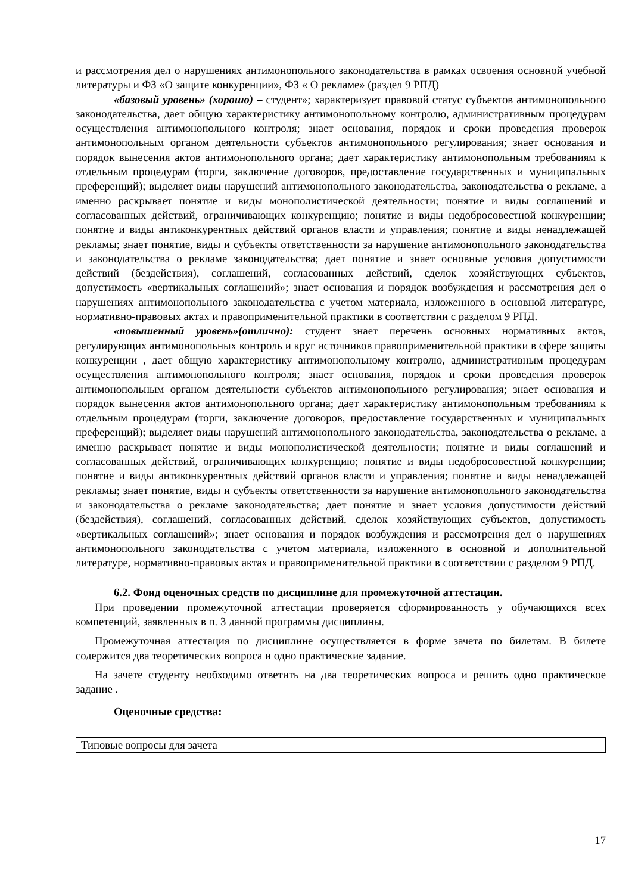и рассмотрения дел о нарушениях антимонопольного законодательства в рамках освоения основной учебной литературы и ФЗ «О защите конкуренции», ФЗ « О рекламе» (раздел 9 РПД)
«базовый уровень» (хорошо) – студент»; характеризует правовой статус субъектов антимонопольного законодательства, дает общую характеристику антимонопольному контролю, административным процедурам осуществления антимонопольного контроля; знает основания, порядок и сроки проведения проверок антимонопольным органом деятельности субъектов антимонопольного регулирования; знает основания и порядок вынесения актов антимонопольного органа; дает характеристику антимонопольным требованиям к отдельным процедурам (торги, заключение договоров, предоставление государственных и муниципальных преференций); выделяет виды нарушений антимонопольного законодательства, законодательства о рекламе, а именно раскрывает понятие и виды монополистической деятельности; понятие и виды соглашений и согласованных действий, ограничивающих конкуренцию; понятие и виды недобросовестной конкуренции; понятие и виды антиконкурентных действий органов власти и управления; понятие и виды ненадлежащей рекламы; знает понятие, виды и субъекты ответственности за нарушение антимонопольного законодательства и законодательства о рекламе законодательства; дает понятие и знает основные условия допустимости действий (бездействия), соглашений, согласованных действий, сделок хозяйствующих субъектов, допустимость «вертикальных соглашений»; знает основания и порядок возбуждения и рассмотрения дел о нарушениях антимонопольного законодательства с учетом материала, изложенного в основной литературе, нормативно-правовых актах и правоприменительной практики в соответствии с разделом 9 РПД.
«повышенный уровень»(отлично): студент знает перечень основных нормативных актов, регулирующих антимонопольных контроль и круг источников правоприменительной практики в сфере защиты конкуренции , дает общую характеристику антимонопольному контролю, административным процедурам осуществления антимонопольного контроля; знает основания, порядок и сроки проведения проверок антимонопольным органом деятельности субъектов антимонопольного регулирования; знает основания и порядок вынесения актов антимонопольного органа; дает характеристику антимонопольным требованиям к отдельным процедурам (торги, заключение договоров, предоставление государственных и муниципальных преференций); выделяет виды нарушений антимонопольного законодательства, законодательства о рекламе, а именно раскрывает понятие и виды монополистической деятельности; понятие и виды соглашений и согласованных действий, ограничивающих конкуренцию; понятие и виды недобросовестной конкуренции; понятие и виды антиконкурентных действий органов власти и управления; понятие и виды ненадлежащей рекламы; знает понятие, виды и субъекты ответственности за нарушение антимонопольного законодательства и законодательства о рекламе законодательства; дает понятие и знает условия допустимости действий (бездействия), соглашений, согласованных действий, сделок хозяйствующих субъектов, допустимость «вертикальных соглашений»; знает основания и порядок возбуждения и рассмотрения дел о нарушениях антимонопольного законодательства с учетом материала, изложенного в основной и дополнительной литературе, нормативно-правовых актах и правоприменительной практики в соответствии с разделом 9 РПД.
6.2. Фонд оценочных средств по дисциплине для промежуточной аттестации.
При проведении промежуточной аттестации проверяется сформированность у обучающихся всех компетенций, заявленных в п. 3 данной программы дисциплины.
Промежуточная аттестация по дисциплине осуществляется в форме зачета по билетам. В билете содержится два теоретических вопроса и одно практические задание.
На зачете студенту необходимо ответить на два теоретических вопроса и решить одно практическое задание .
Оценочные средства:
| Типовые вопросы для зачета |
17